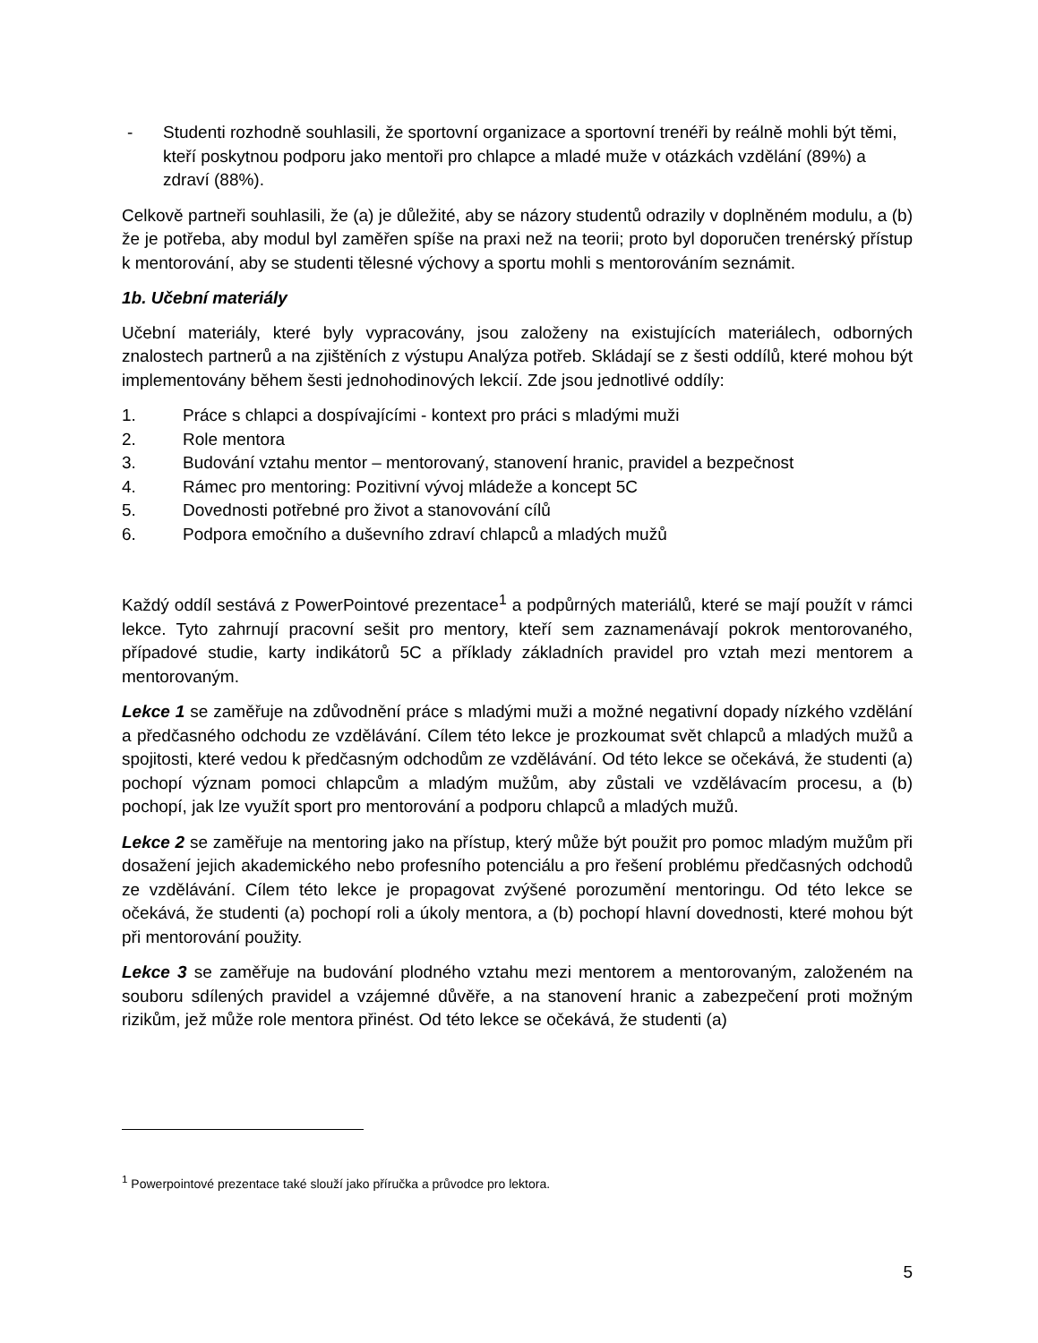- Studenti rozhodně souhlasili, že sportovní organizace a sportovní trenéři by reálně mohli být těmi, kteří poskytnou podporu jako mentoři pro chlapce a mladé muže v otázkách vzdělání (89%) a zdraví (88%).
Celkově partneři souhlasili, že (a) je důležité, aby se názory studentů odrazily v doplněném modulu, a (b) že je potřeba, aby modul byl zaměřen spíše na praxi než na teorii; proto byl doporučen trenérský přístup k mentorování, aby se studenti tělesné výchovy a sportu mohli s mentorováním seznámit.
1b. Učební materiály
Učební materiály, které byly vypracovány, jsou založeny na existujících materiálech, odborných znalostech partnerů a na zjištěních z výstupu Analýza potřeb. Skládají se z šesti oddílů, které mohou být implementovány během šesti jednohodinových lekcií. Zde jsou jednotlivé oddíly:
1. Práce s chlapci a dospívajícími - kontext pro práci s mladými muži
2. Role mentora
3. Budování vztahu mentor – mentorovaný, stanovení hranic, pravidel a bezpečnost
4. Rámec pro mentoring: Pozitivní vývoj mládeže a koncept 5C
5. Dovednosti potřebné pro život a stanovování cílů
6. Podpora emočního a duševního zdraví chlapců a mladých mužů
Každý oddíl sestává z PowerPointové prezentace<sup>1</sup> a podpůrných materiálů, které se mají použít v rámci lekce. Tyto zahrnují pracovní sešit pro mentory, kteří sem zaznamenávají pokrok mentorovaného, případové studie, karty indikátorů 5C a příklady základních pravidel pro vztah mezi mentorem a mentorovaným.
Lekce 1 se zaměřuje na zdůvodnění práce s mladými muži a možné negativní dopady nízkého vzdělání a předčasného odchodu ze vzdělávání. Cílem této lekce je prozkoumat svět chlapců a mladých mužů a spojitosti, které vedou k předčasným odchodům ze vzdělávání. Od této lekce se očekává, že studenti (a) pochopí význam pomoci chlapcům a mladým mužům, aby zůstali ve vzdělávacím procesu, a (b) pochopí, jak lze využít sport pro mentorování a podporu chlapců a mladých mužů.
Lekce 2 se zaměřuje na mentoring jako na přístup, který může být použit pro pomoc mladým mužům při dosažení jejich akademického nebo profesního potenciálu a pro řešení problému předčasných odchodů ze vzdělávání. Cílem této lekce je propagovat zvýšené porozumění mentoringu. Od této lekce se očekává, že studenti (a) pochopí roli a úkoly mentora, a (b) pochopí hlavní dovednosti, které mohou být při mentorování použity.
Lekce 3 se zaměřuje na budování plodného vztahu mezi mentorem a mentorovaným, založeném na souboru sdílených pravidel a vzájemné důvěře, a na stanovení hranic a zabezpečení proti možným rizikům, jež může role mentora přinést. Od této lekce se očekává, že studenti (a)
<sup>1</sup> Powerpointové prezentace také slouží jako příručka a průvodce pro lektora.
5